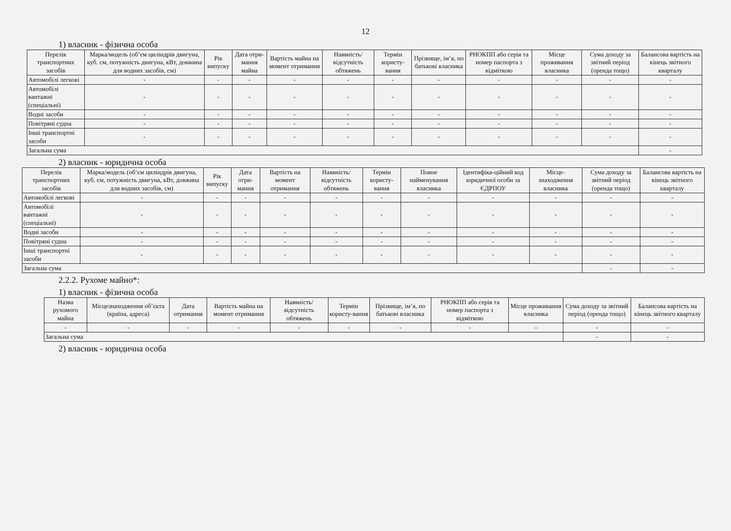12
1) власник - фізична особа
| Перелік транспортних засобів | Марка/модель (об’єм циліндрів двигуна, куб. см, потужність двигуна, кВт, довжина для водних засобів, см) | Рік випуску | Дата отри-мання майна | Вартість майна на момент отримання | Наявність/ відсутність обтяжень | Термін користу-вання | Прізвище, ім’я, по батькові власника | РНОКПП або серія та номер паспорта з відміткою | Місце проживання власника | Сума доходу за звітний період (оренда тощо) | Балансова вартість на кінець звітного кварталу |
| --- | --- | --- | --- | --- | --- | --- | --- | --- | --- | --- | --- |
| Автомобілі легкові | - | - | - | - | - | - | - | - | - | - | - |
| Автомобілі вантажні (спеціальні) | - | - | - | - | - | - | - | - | - | - | - |
| Водні засоби | - | - | - | - | - | - | - | - | - | - | - |
| Повітряні судна | - | - | - | - | - | - | - | - | - | - | - |
| Інші транспортні засоби | - | - | - | - | - | - | - | - | - | - | - |
| Загальна сума | | | | | | | | | | | - |
2) власник - юридична особа
| Перелік транспортних засобів | Марка/модель (об’єм циліндрів двигуна, куб. см, потужність двигуна, кВт, довжина для водних засобів, см) | Рік випуску | Дата отри-мання | Вартість на момент отримання | Наявність/ відсутність обтяжень | Термін користу-вання | Повне найменування власника | Ідентифіка-ційний код юридичної особи за ЄДРПОУ | Місце-знаходження власника | Сума доходу за звітний період (оренда тощо) | Балансова вартість на кінець звітного кварталу |
| --- | --- | --- | --- | --- | --- | --- | --- | --- | --- | --- | --- |
| Автомобілі легкові | - | - | - | - | - | - | - | - | - | - | - |
| Автомобілі вантажні (спеціальні) | - | - | - | - | - | - | - | - | - | - | - |
| Водні засоби | - | - | - | - | - | - | - | - | - | - | - |
| Повітряні судна | - | - | - | - | - | - | - | - | - | - | - |
| Інші транспортні засоби | - | - | - | - | - | - | - | - | - | - | - |
| Загальна сума | | | | | | | | | | - | - |
2.2.2. Рухоме майно*:
1) власник - фізична особа
| Назва рухомого майна | Місцезнаходження об’єкта (країна, адреса) | Дата отримання | Вартість майна на момент отримання | Наявність/ відсутність обтяжень | Термін користу-вання | Прізвище, ім’я, по батькові власника | РНОКПП або серія та номер паспорта з відміткою | Місце проживання власника | Сума доходу за звітний період (оренда тощо) | Балансова вартість на кінець звітного кварталу |
| --- | --- | --- | --- | --- | --- | --- | --- | --- | --- | --- |
| - | - | - | - | - | - | - | - | - | - | - |
| Загальна сума | | | | | | | | | - | - |
2) власник - юридична особа